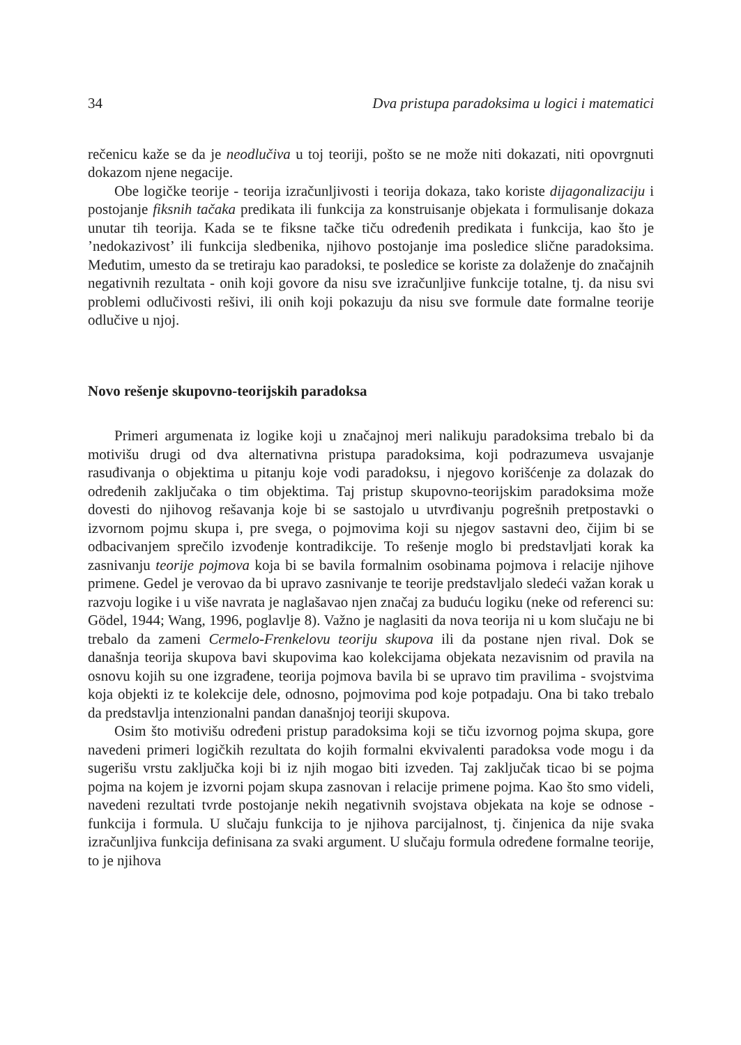34 Dva pristupa paradoksima u logici i matematici
rečenicu kaže se da je neodlučiva u toj teoriji, pošto se ne može niti dokazati, niti opovrgnuti dokazom njene negacije.
Obe logičke teorije - teorija izračunljivosti i teorija dokaza, tako koriste dijagonalizaciju i postojanje fiksnih tačaka predikata ili funkcija za konstruisanje objekata i formulisanje dokaza unutar tih teorija. Kada se te fiksne tačke tiču određenih predikata i funkcija, kao što je ’nedokazivost’ ili funkcija sledbenika, njihovo postojanje ima posledice slične paradoksima. Međutim, umesto da se tretiraju kao paradoksi, te posledice se koriste za dolaženje do značajnih negativnih rezultata - onih koji govore da nisu sve izračunljive funkcije totalne, tj. da nisu svi problemi odlučivosti rešivi, ili onih koji pokazuju da nisu sve formule date formalne teorije odlučive u njoj.
Novo rešenje skupovno-teorijskih paradoksa
Primeri argumenata iz logike koji u značajnoj meri nalikuju paradoksima trebalo bi da motivišu drugi od dva alternativna pristupa paradoksima, koji podrazumeva usvajanje rasuđivanja o objektima u pitanju koje vodi paradoksu, i njegovo korišćenje za dolazak do određenih zaključaka o tim objektima. Taj pristup skupovno-teorijskim paradoksima može dovesti do njihovog rešavanja koje bi se sastojalo u utvrđivanju pogrešnih pretpostavki o izvornom pojmu skupa i, pre svega, o pojmovima koji su njegov sastavni deo, čijim bi se odbacivanjem sprečilo izvođenje kontradikcije. To rešenje moglo bi predstavljati korak ka zasnivanju teorije pojmova koja bi se bavila formalnim osobinama pojmova i relacije njihove primene. Gedel je verovao da bi upravo zasnivanje te teorije predstavljalo sledeći važan korak u razvoju logike i u više navrata je naglašavao njen značaj za buduću logiku (neke od referenci su: Gödel, 1944; Wang, 1996, poglavlje 8). Važno je naglasiti da nova teorija ni u kom slučaju ne bi trebalo da zameni Cermelo-Frenkelovu teoriju skupova ili da postane njen rival. Dok se današnja teorija skupova bavi skupovima kao kolekcijama objekata nezavisnim od pravila na osnovu kojih su one izgrađene, teorija pojmova bavila bi se upravo tim pravilima - svojstvima koja objekti iz te kolekcije dele, odnosno, pojmovima pod koje potpadaju. Ona bi tako trebalo da predstavlja intenzionalni pandan današnjoj teoriji skupova.
Osim što motivišu određeni pristup paradoksima koji se tiču izvornog pojma skupa, gore navedeni primeri logičkih rezultata do kojih formalni ekvivalenti paradoksa vode mogu i da sugerišu vrstu zaključka koji bi iz njih mogao biti izveden. Taj zaključak ticao bi se pojma pojma na kojem je izvorni pojam skupa zasnovan i relacije primene pojma. Kao što smo videli, navedeni rezultati tvrde postojanje nekih negativnih svojstava objekata na koje se odnose - funkcija i formula. U slučaju funkcija to je njihova parcijalnost, tj. činjenica da nije svaka izračunljiva funkcija definisana za svaki argument. U slučaju formula određene formalne teorije, to je njihova